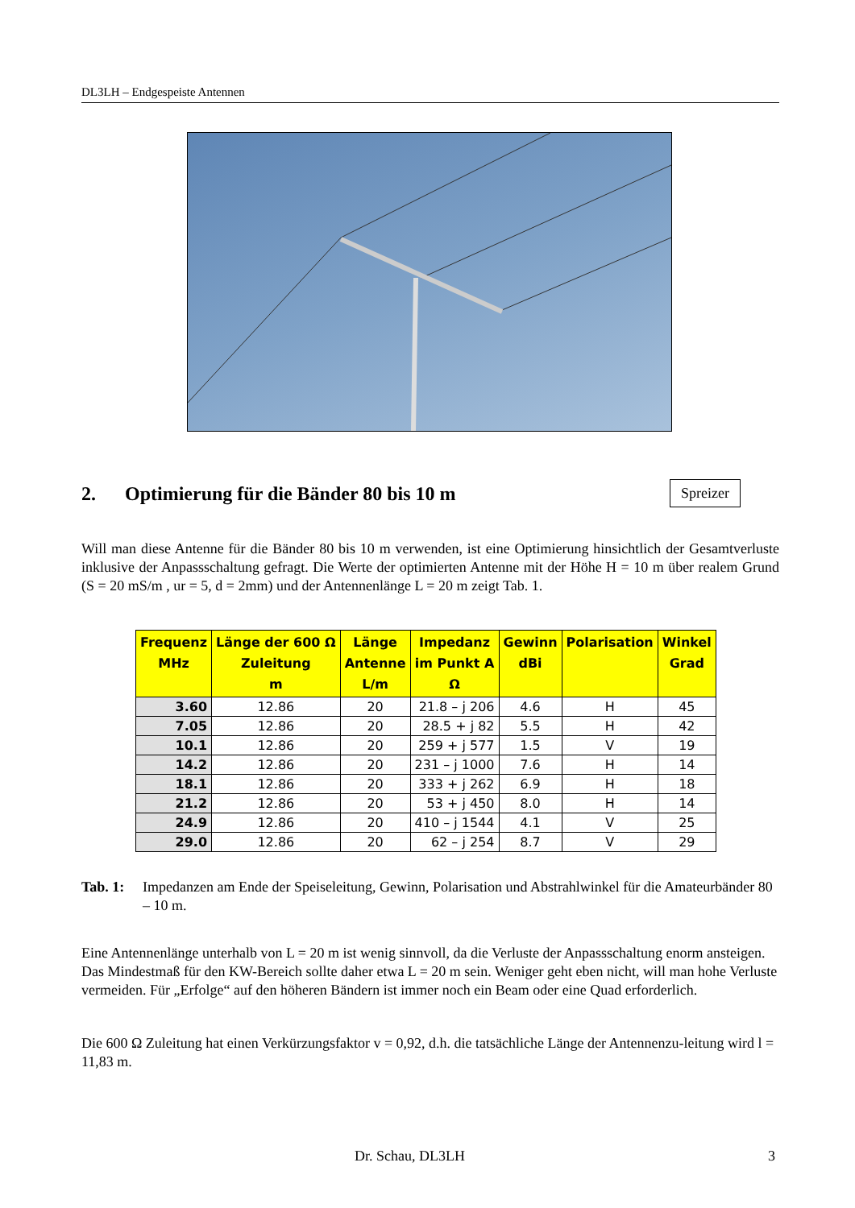DL3LH – Endgespeiste Antennen
Spreizer
2. Optimierung für die Bänder 80 bis 10 m
Will man diese Antenne für die Bänder 80 bis 10 m verwenden, ist eine Optimierung hinsichtlich der Gesamtverluste inklusive der Anpassschaltung gefragt. Die Werte der optimierten Antenne mit der Höhe H = 10 m über realem Grund (S = 20 mS/m , ur = 5, d = 2mm) und der Antennenlänge L = 20 m zeigt Tab. 1.
| Frequenz MHz | Länge der 600 Ω Zuleitung m | Länge Antenne L/m | Impedanz im Punkt A Ω | Gewinn dBi | Polarisation | Winkel Grad |
| --- | --- | --- | --- | --- | --- | --- |
| 3.60 | 12.86 | 20 | 21.8 – j 206 | 4.6 | H | 45 |
| 7.05 | 12.86 | 20 | 28.5 + j 82 | 5.5 | H | 42 |
| 10.1 | 12.86 | 20 | 259 + j 577 | 1.5 | V | 19 |
| 14.2 | 12.86 | 20 | 231 – j 1000 | 7.6 | H | 14 |
| 18.1 | 12.86 | 20 | 333 + j 262 | 6.9 | H | 18 |
| 21.2 | 12.86 | 20 | 53 + j 450 | 8.0 | H | 14 |
| 24.9 | 12.86 | 20 | 410 – j 1544 | 4.1 | V | 25 |
| 29.0 | 12.86 | 20 | 62 – j 254 | 8.7 | V | 29 |
Tab. 1: Impedanzen am Ende der Speiseleitung, Gewinn, Polarisation und Abstrahlwinkel für die Amateurbänder 80 – 10 m.
Eine Antennenlänge unterhalb von L = 20 m ist wenig sinnvoll, da die Verluste der Anpassschaltung enorm ansteigen. Das Mindestmaß für den KW-Bereich sollte daher etwa L = 20 m sein. Weniger geht eben nicht, will man hohe Verluste vermeiden. Für „Erfolge“ auf den höheren Bändern ist immer noch ein Beam oder eine Quad erforderlich.
Die 600 Ω Zuleitung hat einen Verkürzungsfaktor v = 0,92, d.h. die tatsächliche Länge der Antennenzu-leitung wird l = 11,83 m.
Dr. Schau, DL3LH 3